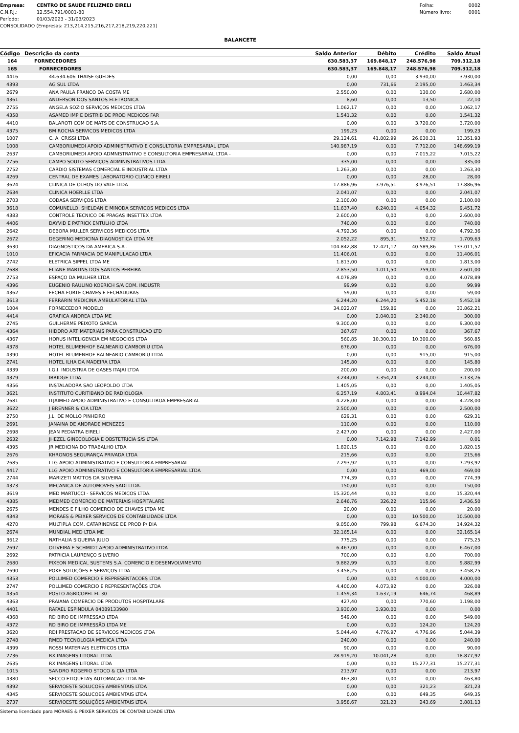Empresa: CENTRO DE SAUDE FELIZMED EIRELI
C.N.P.J.: 12.554.791/0001-80
Período: 01/03/2023 - 31/03/2023
CONSOLIDADO (Empresas: 213,214,215,216,217,218,219,220,221)
Folha: 0002
Número livro: 0001
BALANCETE
| Código | Descrição da conta | Saldo Anterior | Débito | Crédito | Saldo Atual |
| --- | --- | --- | --- | --- | --- |
| 164 | FORNECEDORES | 630.583,37 | 169.848,17 | 248.576,98 | 709.312,18 |
| 165 | FORNECEDORES | 630.583,37 | 169.848,17 | 248.576,98 | 709.312,18 |
| 4416 | 44.634.606 THAISE GUEDES | 0,00 | 0,00 | 3.930,00 | 3.930,00 |
| 4393 | AG SUL LTDA | 0,00 | 731,66 | 2.195,00 | 1.463,34 |
| 2679 | ANA PAULA FRANCO DA COSTA ME | 2.550,00 | 0,00 | 130,00 | 2.680,00 |
| 4361 | ANDERSON DOS SANTOS ELETRONICA | 8,60 | 0,00 | 13,50 | 22,10 |
| 2755 | ANGELA SOZIO SERVIÇOS MEDICOS LTDA | 1.062,17 | 0,00 | 0,00 | 1.062,17 |
| 4358 | ASAMED IMP E DISTRIB DE PROD MEDICOS FAR | 1.541,32 | 0,00 | 0,00 | 1.541,32 |
| 4410 | BALAROTI COM DE MATS DE CONSTRUCAO S.A. | 0,00 | 0,00 | 3.720,00 | 3.720,00 |
| 4375 | BM ROCHA SERVICOS MEDICOS LTDA | 199,23 | 0,00 | 0,00 | 199,23 |
| 1007 | C. A. CRISSI LTDA | 29.124,61 | 41.802,99 | 26.030,31 | 13.351,93 |
| 1008 | CAMBORIUMEDI APOIO ADMINISTRATIVO E CONSULTORIA EMPRESARIAL LTDA | 140.987,19 | 0,00 | 7.712,00 | 148.699,19 |
| 2637 | CAMBORIUMEDI APOIO ADMNISTRATIVO E CONSULTORIA EMPRESARIAL LTDA - | 0,00 | 0,00 | 7.015,22 | 7.015,22 |
| 2756 | CAMPO SOUTO SERVIÇOS ADMINISTRATIVOS LTDA | 335,00 | 0,00 | 0,00 | 335,00 |
| 2752 | CARDIO SISTEMAS COMERCIAL E INDUSTRIAL LTDA | 1.263,30 | 0,00 | 0,00 | 1.263,30 |
| 4269 | CENTRAL DE EXAMES LABORATORIO CLINICO EIRELI | 0,00 | 0,00 | 28,00 | 28,00 |
| 3624 | CLINICA DE OLHOS DO VALE LTDA | 17.886,96 | 3.976,51 | 3.976,51 | 17.886,96 |
| 2634 | CLINICA HOERLLE LTDA | 2.041,07 | 0,00 | 0,00 | 2.041,07 |
| 2703 | CODASA SERVIÇOS LTDA | 2.100,00 | 0,00 | 0,00 | 2.100,00 |
| 3618 | COMUNELLO, SHELDAN E MINODA SERVICOS MEDICOS LTDA | 11.637,40 | 6.240,00 | 4.054,32 | 9.451,72 |
| 4383 | CONTROLE TECNICO DE PRAGAS INSETTEX LTDA | 2.600,00 | 0,00 | 0,00 | 2.600,00 |
| 4406 | DAYVID E PATRICK ENTULHO LTDA | 740,00 | 0,00 | 0,00 | 740,00 |
| 2642 | DEBORA MULLER SERVICOS MEDICOS LTDA | 4.792,36 | 0,00 | 0,00 | 4.792,36 |
| 2672 | DEGERING MEDICINA DIAGNOSTICA LTDA ME | 2.052,22 | 895,31 | 552,72 | 1.709,63 |
| 3630 | DIAGNOSTICOS DA AMERICA S.A . | 104.842,88 | 12.421,17 | 40.589,86 | 133.011,57 |
| 1010 | EFICACIA FARMACIA DE MANIPULACAO LTDA | 11.406,01 | 0,00 | 0,00 | 11.406,01 |
| 2742 | ELETRICA SIPPEL LTDA ME | 1.813,00 | 0,00 | 0,00 | 1.813,00 |
| 2688 | ELIANE MARTINS DOS SANTOS PEREIRA | 2.853,50 | 1.011,50 | 759,00 | 2.601,00 |
| 2753 | ESPAÇO DA MULHER LTDA | 4.078,89 | 0,00 | 0,00 | 4.078,89 |
| 4396 | EUGENIO RAULINO KOERICH S/A COM. INDUSTR | 99,99 | 0,00 | 0,00 | 99,99 |
| 4362 | FECHA FORTE CHAVES E FECHADURAS | 59,00 | 0,00 | 0,00 | 59,00 |
| 3613 | FERRARIN MEDICINA AMBULATORIAL LTDA | 6.244,20 | 6.244,20 | 5.452,18 | 5.452,18 |
| 1004 | FORNECEDOR MODELO | 34.022,07 | 159,86 | 0,00 | 33.862,21 |
| 4414 | GRAFICA ANDREA LTDA ME | 0,00 | 2.040,00 | 2.340,00 | 300,00 |
| 2745 | GUILHERME PEIXOTO GARCIA | 9.300,00 | 0,00 | 0,00 | 9.300,00 |
| 4364 | HIDDRO ART MATERIAIS PARA CONSTRUCAO LTD | 367,67 | 0,00 | 0,00 | 367,67 |
| 4367 | HORUS INTELIGENCIA EM NEGOCIOS LTDA | 560,85 | 10.300,00 | 10.300,00 | 560,85 |
| 4378 | HOTEL BLUMENHOF BALNEARIO CAMBORIU LTDA | 676,00 | 0,00 | 0,00 | 676,00 |
| 4390 | HOTEL BLUMENHOF BALNEARIO CAMBORIU LTDA | 0,00 | 0,00 | 915,00 | 915,00 |
| 2741 | HOTEL ILHA DA MADEIRA LTDA | 145,80 | 0,00 | 0,00 | 145,80 |
| 4339 | I.G.I. INDUSTRIA DE GASES ITAJAI LTDA | 200,00 | 0,00 | 0,00 | 200,00 |
| 4379 | IBRIDGE LTDA | 3.244,00 | 3.354,24 | 3.244,00 | 3.133,76 |
| 4356 | INSTALADORA SAO LEOPOLDO LTDA | 1.405,05 | 0,00 | 0,00 | 1.405,05 |
| 3621 | INSTITUTO CURITIBANO DE RADIOLOGIA | 6.257,19 | 4.803,41 | 8.994,04 | 10.447,82 |
| 2681 | ITJAIMED APOIO ADMINISTRATIVO E CONSULTIROA EMPRESARIAL | 4.228,00 | 0,00 | 0,00 | 4.228,00 |
| 3622 | J BRENNER & CIA LTDA | 2.500,00 | 0,00 | 0,00 | 2.500,00 |
| 2750 | J.L. DE MOLLO PINHEIRO | 629,31 | 0,00 | 0,00 | 629,31 |
| 2691 | JANAINA DE ANDRADE MENEZES | 110,00 | 0,00 | 0,00 | 110,00 |
| 2698 | JEAN PEDIATRA EIRELI | 2.427,00 | 0,00 | 0,00 | 2.427,00 |
| 2632 | JHEZEL GINECOLOGIA E OBSTETRICIA S/S LTDA | 0,00 | 7.142,98 | 7.142,99 | 0,01 |
| 4395 | JR MEDICINA DO TRABALHO LTDA | 1.820,15 | 0,00 | 0,00 | 1.820,15 |
| 2676 | KHRONOS SEGURANÇA PRIVADA LTDA | 215,66 | 0,00 | 0,00 | 215,66 |
| 2685 | LLG APOIO ADMINISTRATIVO E CONSULTORIA EMPRESARIAL | 7.293,92 | 0,00 | 0,00 | 7.293,92 |
| 4417 | LLG APOIO ADMINISTRATIVO E CONSULTORIA EMPRESARIAL LTDA | 0,00 | 0,00 | 469,00 | 469,00 |
| 2744 | MARIZETI MATTOS DA SILVEIRA | 774,39 | 0,00 | 0,00 | 774,39 |
| 4373 | MECANICA DE AUTOMOVEIS SADI LTDA. | 150,00 | 0,00 | 0,00 | 150,00 |
| 3619 | MED MARTUCCI - SERVICOS MEDICOS LTDA. | 15.320,44 | 0,00 | 0,00 | 15.320,44 |
| 4385 | MEDMED COMERCIO DE MATERIAIS HOSPITALARE | 2.646,76 | 326,22 | 115,96 | 2.436,50 |
| 2675 | MENDES E FILHO COMERCIO DE CHAVES LTDA ME | 20,00 | 0,00 | 0,00 | 20,00 |
| 4343 | MORAES & PEIXER SERVICOS DE CONTABILIDADE LTDA | 0,00 | 0,00 | 10.500,00 | 10.500,00 |
| 4270 | MULTIPLA COM. CATARINENSE DE PROD P/ DIA | 9.050,00 | 799,98 | 6.674,30 | 14.924,32 |
| 2674 | MUNDIAL MED LTDA ME | 32.165,14 | 0,00 | 0,00 | 32.165,14 |
| 3612 | NATHALIA SIQUEIRA JULIO | 775,25 | 0,00 | 0,00 | 775,25 |
| 2697 | OLIVEIRA E SCHMIDT APOIO ADMINISTRATIVO LTDA | 6.467,00 | 0,00 | 0,00 | 6.467,00 |
| 2692 | PATRICIA LAURENÇO SILVERIO | 700,00 | 0,00 | 0,00 | 700,00 |
| 2680 | PIXEON MEDICAL SUSTEMS S.A. COMERCIO E DESENVOLVIMENTO | 9.882,99 | 0,00 | 0,00 | 9.882,99 |
| 2690 | POKE SOLUÇÕES E SERVIÇOS LTDA | 3.458,25 | 0,00 | 0,00 | 3.458,25 |
| 4353 | POLLIMED COMERCIO E REPRESENTACOES LTDA | 0,00 | 0,00 | 4.000,00 | 4.000,00 |
| 2747 | POLLIMED COMERCIO E REPRESENTAÇÕES LTDA | 4.400,00 | 4.073,92 | 0,00 | 326,08 |
| 4354 | POSTO AGRICOPEL FL 30 | 1.459,34 | 1.637,19 | 646,74 | 468,89 |
| 4363 | PRAIANA COMERCIO DE PRODUTOS HOSPITALARE | 427,40 | 0,00 | 770,60 | 1.198,00 |
| 4401 | RAFAEL ESPINDULA 04089133980 | 3.930,00 | 3.930,00 | 0,00 | 0,00 |
| 4368 | RD BIRO DE IMPRESSAO LTDA | 549,00 | 0,00 | 0,00 | 549,00 |
| 4372 | RD BIRO DE IMPRESSÃO LTDA ME | 0,00 | 0,00 | 124,20 | 124,20 |
| 3620 | RDI PRESTACAO DE SERVICOS MEDICOS LTDA | 5.044,40 | 4.776,97 | 4.776,96 | 5.044,39 |
| 2748 | RMED TECNOLOGIA MEDICA LTDA | 240,00 | 0,00 | 0,00 | 240,00 |
| 4399 | ROSSI MATERIAIS ELETRICOS LTDA | 90,00 | 0,00 | 0,00 | 90,00 |
| 2736 | RX IMAGENS LITORAL LTDA | 28.919,20 | 10.041,28 | 0,00 | 18.877,92 |
| 2635 | RX IMAGENS LITORAL LTDA | 0,00 | 0,00 | 15.277,31 | 15.277,31 |
| 1015 | SANDRO ROGERIO STOCO & CIA LTDA | 213,97 | 0,00 | 0,00 | 213,97 |
| 4380 | SECCO ETIQUETAS AUTOMACAO LTDA ME | 463,80 | 0,00 | 0,00 | 463,80 |
| 4392 | SERVIOESTE SOLUCOES AMBIENTAIS LTDA | 0,00 | 0,00 | 321,23 | 321,23 |
| 4345 | SERVIOESTE SOLUCOES AMBIENTAIS LTDA | 0,00 | 0,00 | 649,35 | 649,35 |
| 2737 | SERVIOESTE SOLUÇÕES AMBIENTAIS LTDA | 3.958,67 | 321,23 | 243,69 | 3.881,13 |
Sistema licenciado para MORAES & PEIXER SERVICOS DE CONTABILIDADE LTDA